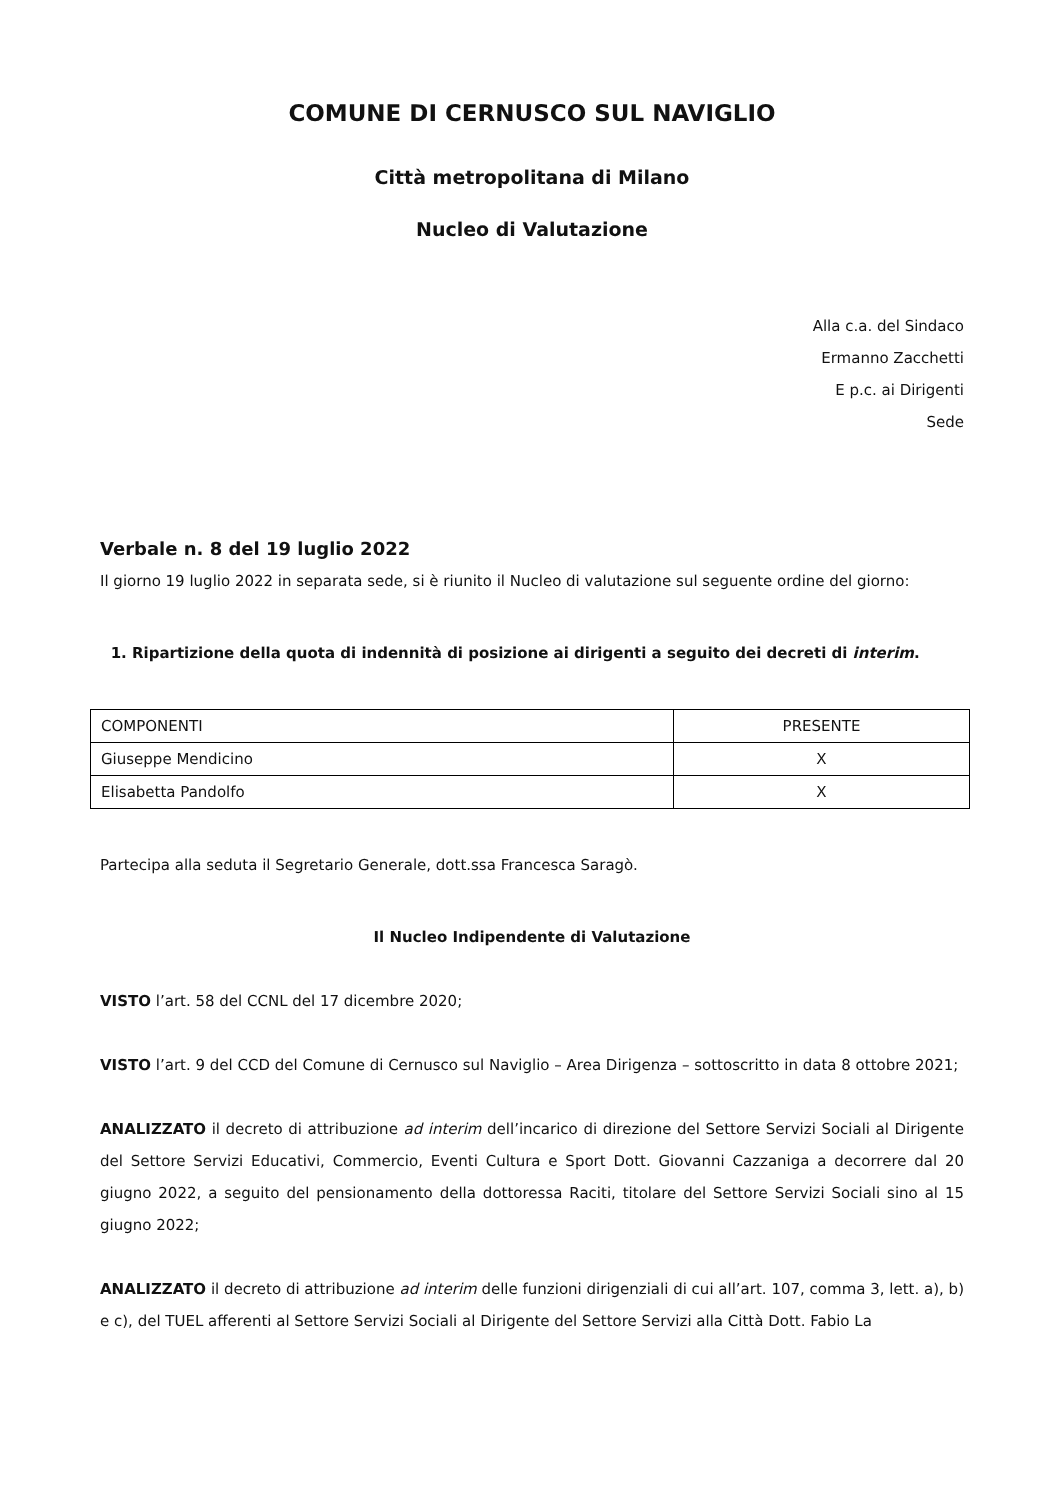COMUNE DI CERNUSCO SUL NAVIGLIO
Città metropolitana di Milano
Nucleo di Valutazione
Alla c.a. del Sindaco
Ermanno Zacchetti
E p.c. ai Dirigenti
Sede
Verbale n. 8 del 19 luglio 2022
Il giorno 19 luglio 2022 in separata sede, si è riunito il Nucleo di valutazione sul seguente ordine del giorno:
1. Ripartizione della quota di indennità di posizione ai dirigenti a seguito dei decreti di interim.
| COMPONENTI | PRESENTE |
| Giuseppe Mendicino | X |
| Elisabetta Pandolfo | X |
Partecipa alla seduta il Segretario Generale, dott.ssa Francesca Saragò.
Il Nucleo Indipendente di Valutazione
VISTO l’art. 58 del CCNL del 17 dicembre 2020;
VISTO l’art. 9 del CCD del Comune di Cernusco sul Naviglio – Area Dirigenza – sottoscritto in data 8 ottobre 2021;
ANALIZZATO il decreto di attribuzione ad interim dell’incarico di direzione del Settore Servizi Sociali al Dirigente del Settore Servizi Educativi, Commercio, Eventi Cultura e Sport Dott. Giovanni Cazzaniga a decorrere dal 20 giugno 2022, a seguito del pensionamento della dottoressa Raciti, titolare del Settore Servizi Sociali sino al 15 giugno 2022;
ANALIZZATO il decreto di attribuzione ad interim delle funzioni dirigenziali di cui all’art. 107, comma 3, lett. a), b) e c), del TUEL afferenti al Settore Servizi Sociali al Dirigente del Settore Servizi alla Città Dott. Fabio La